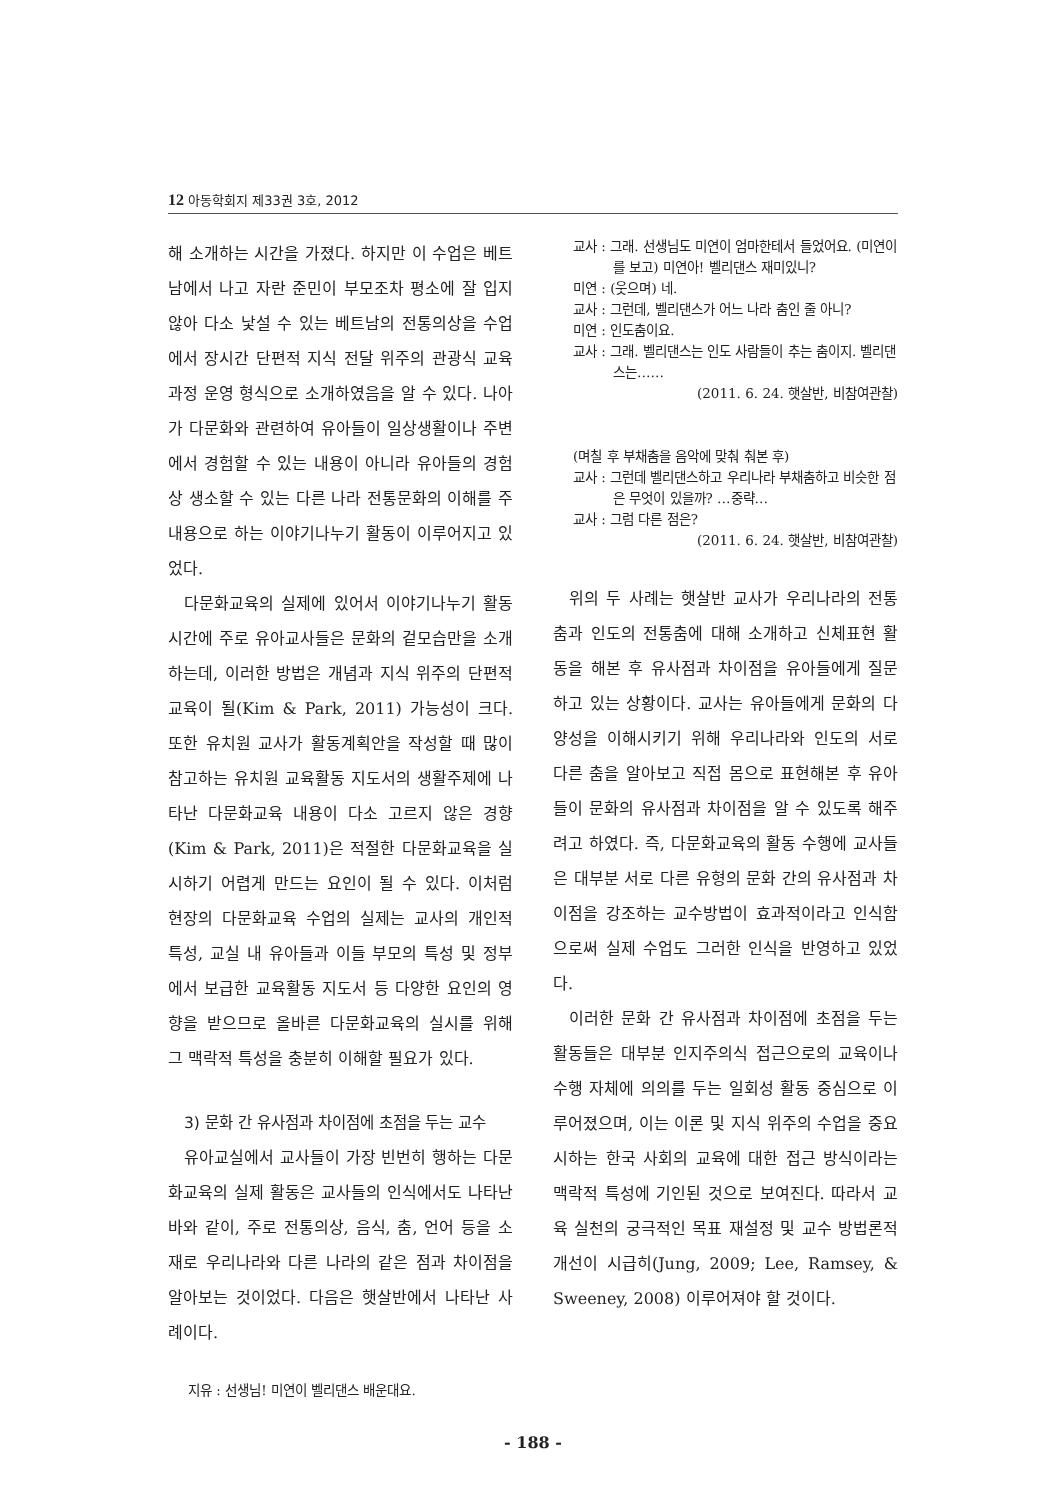12 아동학회지 제33권 3호, 2012
해 소개하는 시간을 가졌다. 하지만 이 수업은 베트남에서 나고 자란 준민이 부모조차 평소에 잘 입지 않아 다소 낯설 수 있는 베트남의 전통의상을 수업에서 장시간 단편적 지식 전달 위주의 관광식 교육과정 운영 형식으로 소개하였음을 알 수 있다. 나아가 다문화와 관련하여 유아들이 일상생활이나 주변에서 경험할 수 있는 내용이 아니라 유아들의 경험상 생소할 수 있는 다른 나라 전통문화의 이해를 주 내용으로 하는 이야기나누기 활동이 이루어지고 있었다.
다문화교육의 실제에 있어서 이야기나누기 활동 시간에 주로 유아교사들은 문화의 겉모습만을 소개하는데, 이러한 방법은 개념과 지식 위주의 단편적 교육이 될(Kim & Park, 2011) 가능성이 크다. 또한 유치원 교사가 활동계획안을 작성할 때 많이 참고하는 유치원 교육활동 지도서의 생활주제에 나타난 다문화교육 내용이 다소 고르지 않은 경향(Kim & Park, 2011)은 적절한 다문화교육을 실시하기 어렵게 만드는 요인이 될 수 있다. 이처럼 현장의 다문화교육 수업의 실제는 교사의 개인적 특성, 교실 내 유아들과 이들 부모의 특성 및 정부에서 보급한 교육활동 지도서 등 다양한 요인의 영향을 받으므로 올바른 다문화교육의 실시를 위해 그 맥락적 특성을 충분히 이해할 필요가 있다.
3) 문화 간 유사점과 차이점에 초점을 두는 교수
유아교실에서 교사들이 가장 빈번히 행하는 다문화교육의 실제 활동은 교사들의 인식에서도 나타난 바와 같이, 주로 전통의상, 음식, 춤, 언어 등을 소재로 우리나라와 다른 나라의 같은 점과 차이점을 알아보는 것이었다. 다음은 햇살반에서 나타난 사례이다.
지유 : 선생님! 미연이 벨리댄스 배운대요.
교사 : 그래. 선생님도 미연이 엄마한테서 들었어요. (미연이를 보고) 미연아! 벨리댄스 재미있니?
미연 : (웃으며) 네.
교사 : 그런데, 벨리댄스가 어느 나라 춤인 줄 아니?
미연 : 인도춤이요.
교사 : 그래. 벨리댄스는 인도 사람들이 추는 춤이지. 벨리댄스는……
(2011. 6. 24. 햇살반, 비참여관찰)
(며칠 후 부채춤을 음악에 맞춰 춰본 후)
교사 : 그런데 벨리댄스하고 우리나라 부채춤하고 비슷한 점은 무엇이 있을까? …중략…
교사 : 그럼 다른 점은?
(2011. 6. 24. 햇살반, 비참여관찰)
위의 두 사례는 햇살반 교사가 우리나라의 전통춤과 인도의 전통춤에 대해 소개하고 신체표현 활동을 해본 후 유사점과 차이점을 유아들에게 질문하고 있는 상황이다. 교사는 유아들에게 문화의 다양성을 이해시키기 위해 우리나라와 인도의 서로 다른 춤을 알아보고 직접 몸으로 표현해본 후 유아들이 문화의 유사점과 차이점을 알 수 있도록 해주려고 하였다. 즉, 다문화교육의 활동 수행에 교사들은 대부분 서로 다른 유형의 문화 간의 유사점과 차이점을 강조하는 교수방법이 효과적이라고 인식함으로써 실제 수업도 그러한 인식을 반영하고 있었다.
이러한 문화 간 유사점과 차이점에 초점을 두는 활동들은 대부분 인지주의식 접근으로의 교육이나 수행 자체에 의의를 두는 일회성 활동 중심으로 이루어졌으며, 이는 이론 및 지식 위주의 수업을 중요시하는 한국 사회의 교육에 대한 접근 방식이라는 맥락적 특성에 기인된 것으로 보여진다. 따라서 교육 실천의 궁극적인 목표 재설정 및 교수 방법론적 개선이 시급히(Jung, 2009; Lee, Ramsey, & Sweeney, 2008) 이루어져야 할 것이다.
- 188 -